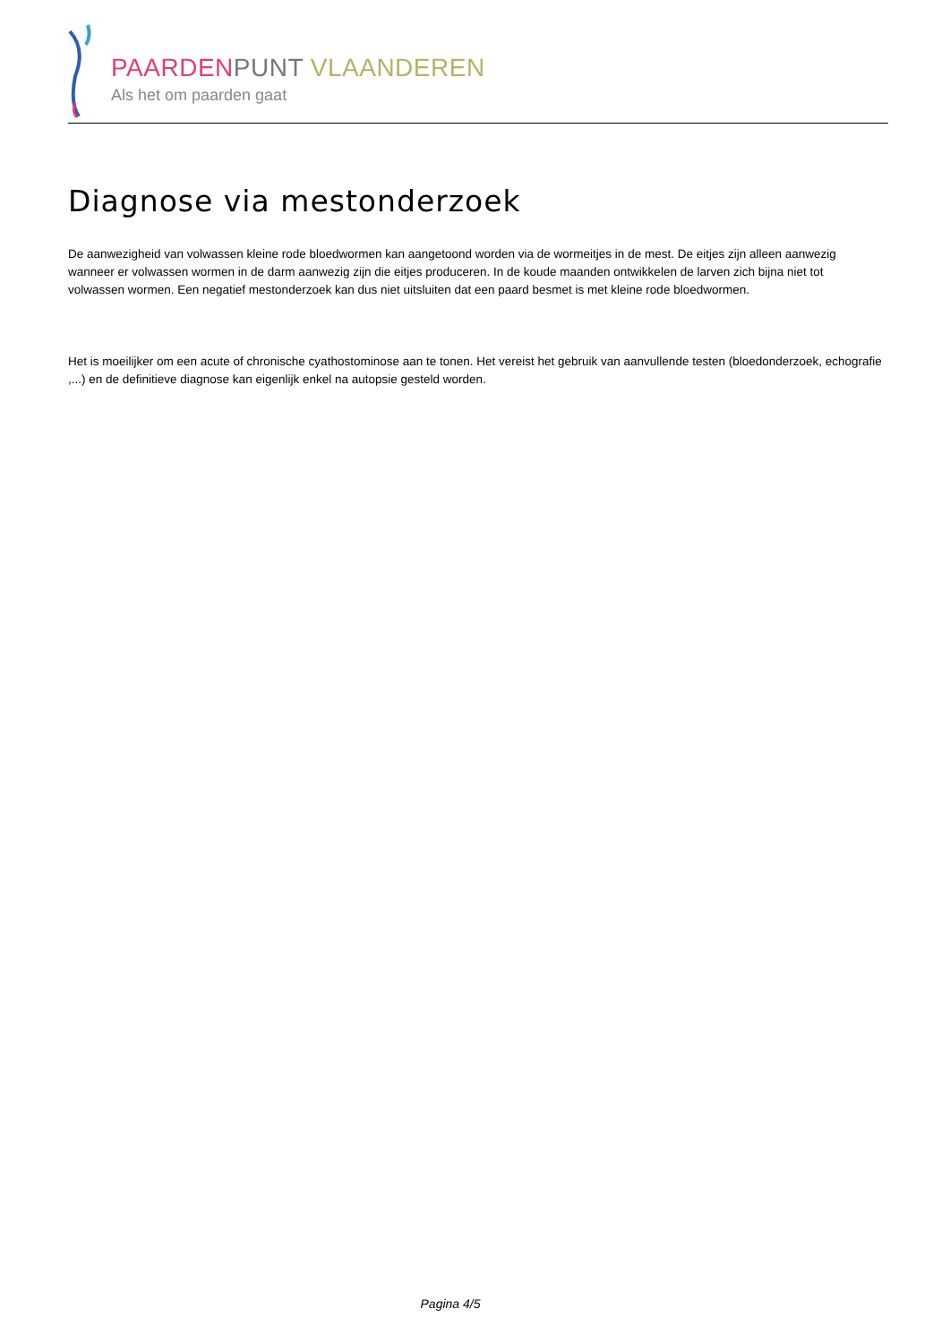PAARDEN PUNT VLAANDEREN
Als het om paarden gaat
Diagnose via mestonderzoek
De aanwezigheid van volwassen kleine rode bloedwormen kan aangetoond worden via de wormeitjes in de mest. De eitjes zijn alleen aanwezig wanneer er volwassen wormen in de darm aanwezig zijn die eitjes produceren. In de koude maanden ontwikkelen de larven zich bijna niet tot volwassen wormen. Een negatief mestonderzoek kan dus niet uitsluiten dat een paard besmet is met kleine rode bloedwormen.
Het is moeilijker om een acute of chronische cyathostominose aan te tonen. Het vereist het gebruik van aanvullende testen (bloedonderzoek, echografie ,...) en de definitieve diagnose kan eigenlijk enkel na autopsie gesteld worden.
Pagina 4/5